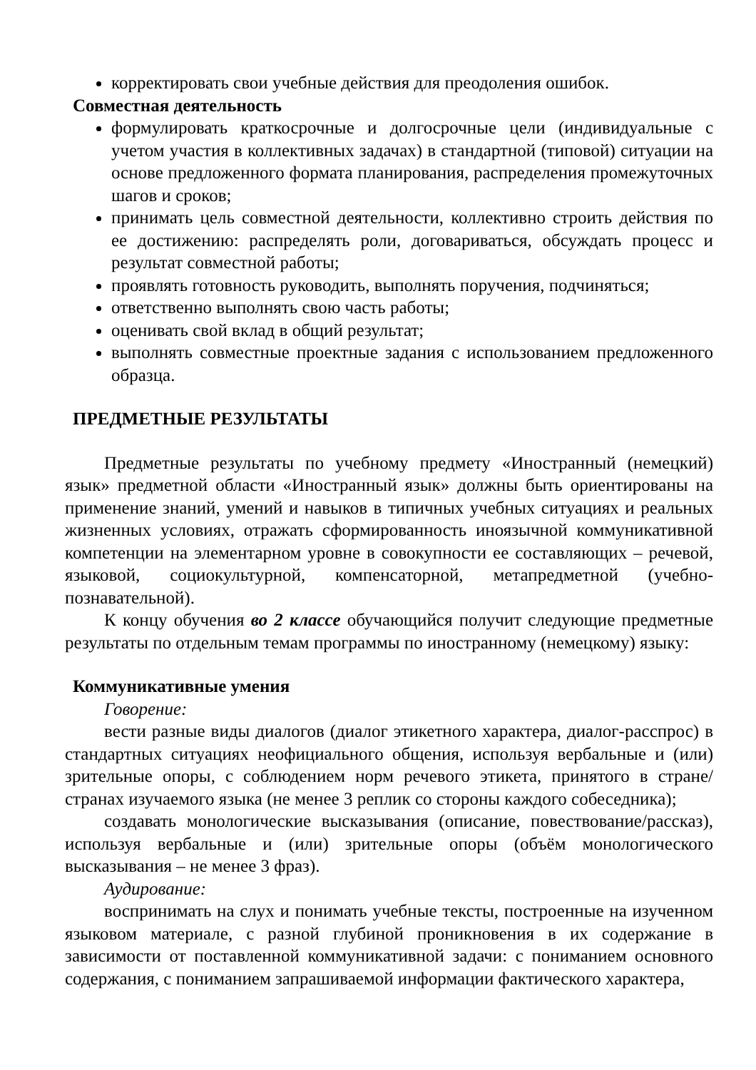корректировать свои учебные действия для преодоления ошибок.
Совместная деятельность
формулировать краткосрочные и долгосрочные цели (индивидуальные с учетом участия в коллективных задачах) в стандартной (типовой) ситуации на основе предложенного формата планирования, распределения промежуточных шагов и сроков;
принимать цель совместной деятельности, коллективно строить действия по ее достижению: распределять роли, договариваться, обсуждать процесс и результат совместной работы;
проявлять готовность руководить, выполнять поручения, подчиняться;
ответственно выполнять свою часть работы;
оценивать свой вклад в общий результат;
выполнять совместные проектные задания с использованием предложенного образца.
ПРЕДМЕТНЫЕ РЕЗУЛЬТАТЫ
Предметные результаты по учебному предмету «Иностранный (немецкий) язык» предметной области «Иностранный язык» должны быть ориентированы на применение знаний, умений и навыков в типичных учебных ситуациях и реальных жизненных условиях, отражать сформированность иноязычной коммуникативной компетенции на элементарном уровне в совокупности ее составляющих – речевой, языковой, социокультурной, компенсаторной, метапредметной (учебно-познавательной).
К концу обучения во 2 классе обучающийся получит следующие предметные результаты по отдельным темам программы по иностранному (немецкому) языку:
Коммуникативные умения
Говорение:
вести разные виды диалогов (диалог этикетного характера, диалог-расспрос) в стандартных ситуациях неофициального общения, используя вербальные и (или) зрительные опоры, с соблюдением норм речевого этикета, принятого в стране/ странах изучаемого языка (не менее 3 реплик со стороны каждого собеседника);
создавать монологические высказывания (описание, повествование/рассказ), используя вербальные и (или) зрительные опоры (объём монологического высказывания – не менее 3 фраз).
Аудирование:
воспринимать на слух и понимать учебные тексты, построенные на изученном языковом материале, с разной глубиной проникновения в их содержание в зависимости от поставленной коммуникативной задачи: с пониманием основного содержания, с пониманием запрашиваемой информации фактического характера,